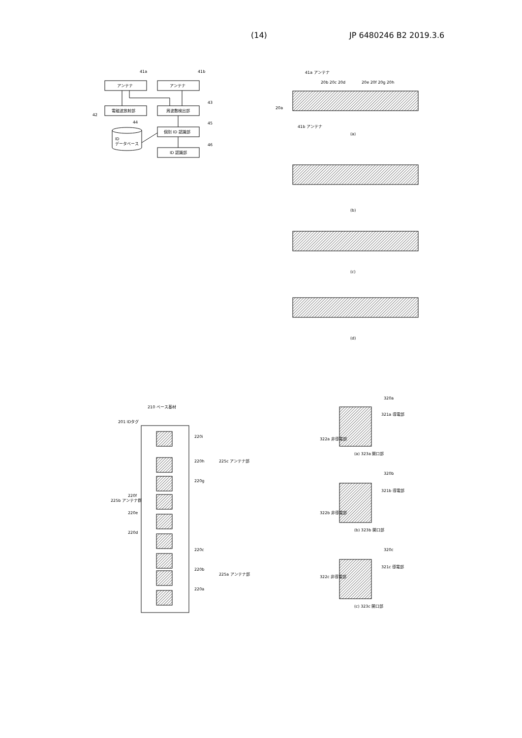(14) JP 6480246 B2 2019.3.6
アンテナ
アンテナ
電磁波放射部
周波数検出部
個別 ID 認識部
ID 認識部
ID
データベース
41a
41b
43
42
44
45
46
41a アンテナ
41b アンテナ
(a)
(b)
(c)
(d)
20a
20b 20c 20d
20e 20f 20g 20h
201 IDタグ
210 ベース基材
225c アンテナ部
225a アンテナ部
225b アンテナ群
220i
220h
220g
220f
220e
220d
220c
220b
220a
320a
321a 導電部
322a 非導電部
(a) 323a 開口部
320b
321b 導電部
322b 非導電部
(b) 323b 開口部
320c
321c 導電部
322c 非導電部
(c) 323c 開口部